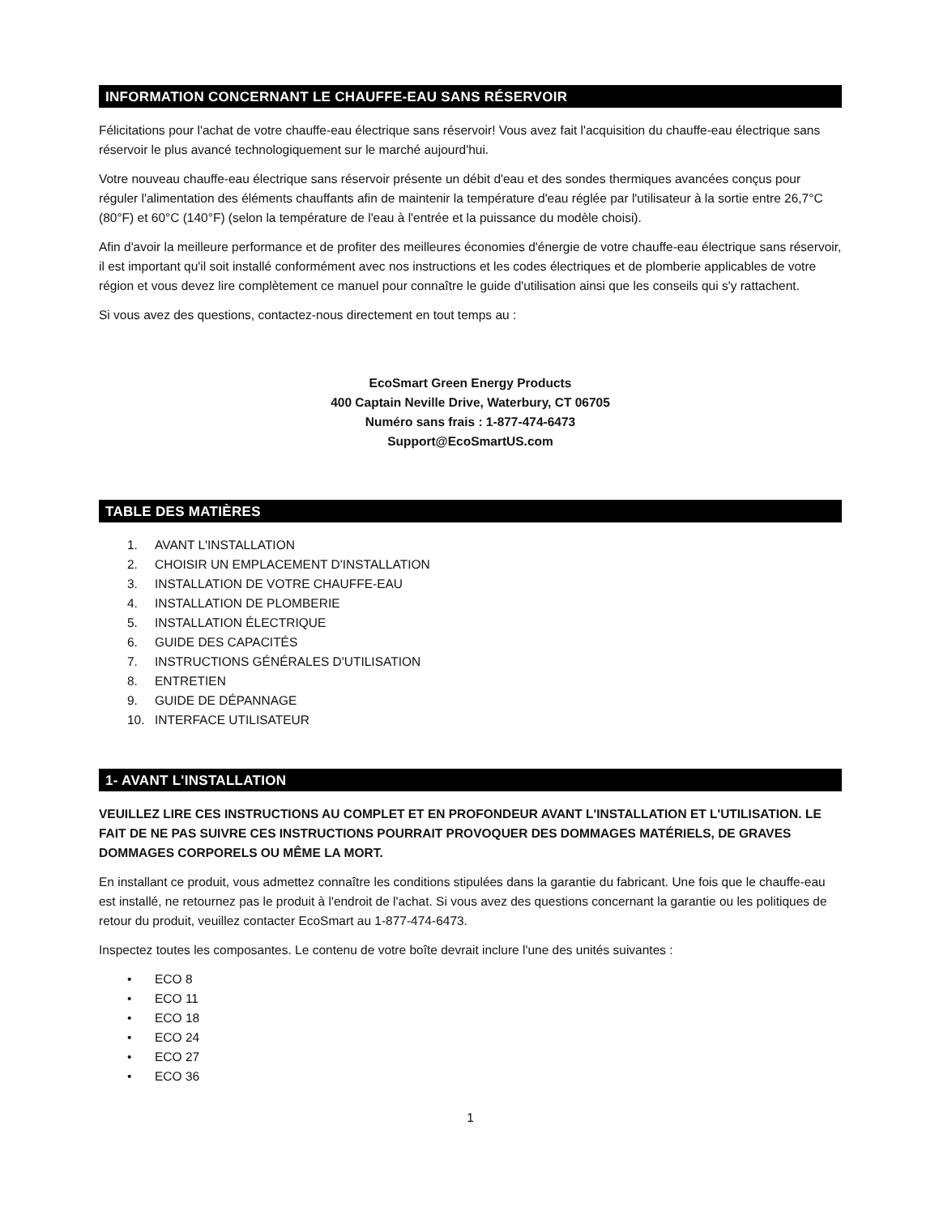INFORMATION CONCERNANT LE CHAUFFE-EAU SANS RÉSERVOIR
Félicitations pour l'achat de votre chauffe-eau électrique sans réservoir! Vous avez fait l'acquisition du chauffe-eau électrique sans réservoir le plus avancé technologiquement sur le marché aujourd'hui.
Votre nouveau chauffe-eau électrique sans réservoir présente un débit d'eau et des sondes thermiques avancées conçus pour réguler l'alimentation des éléments chauffants afin de maintenir la température d'eau réglée par l'utilisateur à la sortie entre 26,7°C (80°F) et 60°C (140°F) (selon la température de l'eau à l'entrée et la puissance du modèle choisi).
Afin d'avoir la meilleure performance et de profiter des meilleures économies d'énergie de votre chauffe-eau électrique sans réservoir, il est important qu'il soit installé conformément avec nos instructions et les codes électriques et de plomberie applicables de votre région et vous devez lire complètement ce manuel pour connaître le guide d'utilisation ainsi que les conseils qui s'y rattachent.
Si vous avez des questions, contactez-nous directement en tout temps au :
EcoSmart Green Energy Products
400 Captain Neville Drive, Waterbury, CT 06705
Numéro sans frais : 1-877-474-6473
Support@EcoSmartUS.com
TABLE DES MATIÈRES
1. AVANT L'INSTALLATION
2. CHOISIR UN EMPLACEMENT D'INSTALLATION
3. INSTALLATION DE VOTRE CHAUFFE-EAU
4. INSTALLATION DE PLOMBERIE
5. INSTALLATION ÉLECTRIQUE
6. GUIDE DES CAPACITÉS
7. INSTRUCTIONS GÉNÉRALES D'UTILISATION
8. ENTRETIEN
9. GUIDE DE DÉPANNAGE
10. INTERFACE UTILISATEUR
1- AVANT L'INSTALLATION
VEUILLEZ LIRE CES INSTRUCTIONS AU COMPLET ET EN PROFONDEUR AVANT L'INSTALLATION ET L'UTILISATION. LE FAIT DE NE PAS SUIVRE CES INSTRUCTIONS POURRAIT PROVOQUER DES DOMMAGES MATÉRIELS, DE GRAVES DOMMAGES CORPORELS OU MÊME LA MORT.
En installant ce produit, vous admettez connaître les conditions stipulées dans la garantie du fabricant. Une fois que le chauffe-eau est installé, ne retournez pas le produit à l'endroit de l'achat. Si vous avez des questions concernant la garantie ou les politiques de retour du produit, veuillez contacter EcoSmart au 1-877-474-6473.
Inspectez toutes les composantes. Le contenu de votre boîte devrait inclure l'une des unités suivantes :
• ECO 8
• ECO 11
• ECO 18
• ECO 24
• ECO 27
• ECO 36
1